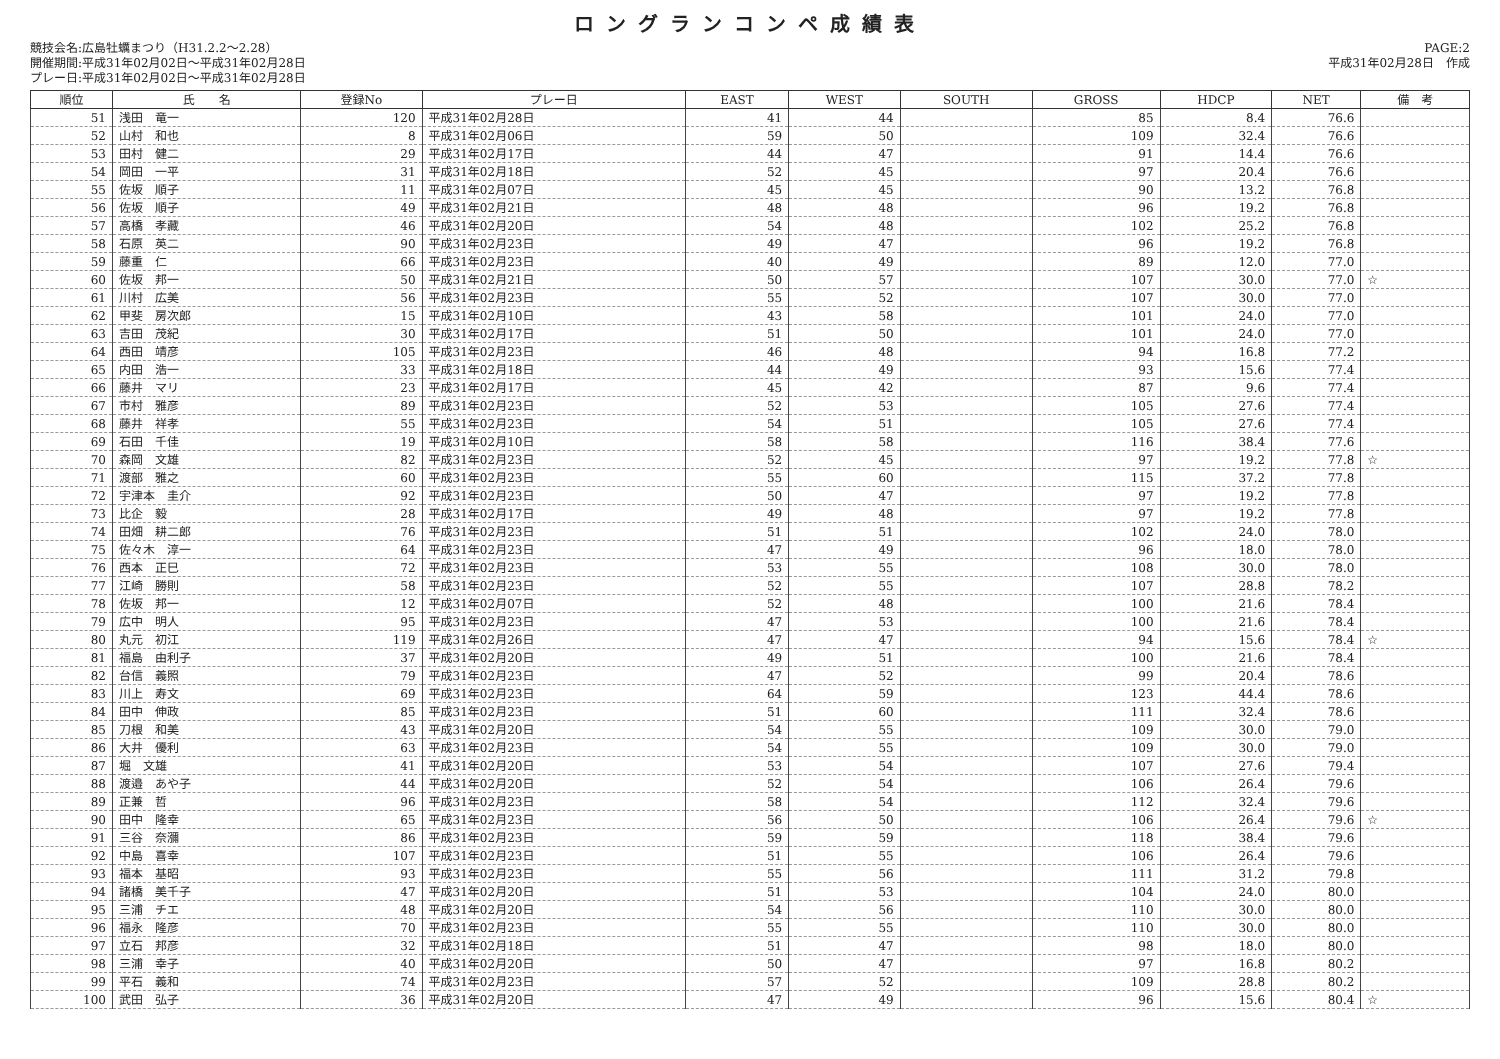ロングランコンペ成績表
競技会名:広島牡蠣まつり（H31.2.2〜2.28）
開催期間:平成31年02月02日〜平成31年02月28日
プレー日:平成31年02月02日〜平成31年02月28日
PAGE:2
平成31年02月28日　作成
| 順位 | 氏 名 | 登録No | プレー日 | EAST | WEST | SOUTH | GROSS | HDCP | NET | 備 考 |
| --- | --- | --- | --- | --- | --- | --- | --- | --- | --- | --- |
| 51 | 浅田 竜一 | 120 | 平成31年02月28日 | 41 | 44 | | 85 | 8.4 | 76.6 | |
| 52 | 山村 和也 | 8 | 平成31年02月06日 | 59 | 50 | | 109 | 32.4 | 76.6 | |
| 53 | 田村 健二 | 29 | 平成31年02月17日 | 44 | 47 | | 91 | 14.4 | 76.6 | |
| 54 | 岡田 一平 | 31 | 平成31年02月18日 | 52 | 45 | | 97 | 20.4 | 76.6 | |
| 55 | 佐坂 順子 | 11 | 平成31年02月07日 | 45 | 45 | | 90 | 13.2 | 76.8 | |
| 56 | 佐坂 順子 | 49 | 平成31年02月21日 | 48 | 48 | | 96 | 19.2 | 76.8 | |
| 57 | 高橋 孝藏 | 46 | 平成31年02月20日 | 54 | 48 | | 102 | 25.2 | 76.8 | |
| 58 | 石原 英二 | 90 | 平成31年02月23日 | 49 | 47 | | 96 | 19.2 | 76.8 | |
| 59 | 藤重 仁 | 66 | 平成31年02月23日 | 40 | 49 | | 89 | 12.0 | 77.0 | |
| 60 | 佐坂 邦一 | 50 | 平成31年02月21日 | 50 | 57 | | 107 | 30.0 | 77.0 | ☆ |
| 61 | 川村 広美 | 56 | 平成31年02月23日 | 55 | 52 | | 107 | 30.0 | 77.0 | |
| 62 | 甲斐 房次郎 | 15 | 平成31年02月10日 | 43 | 58 | | 101 | 24.0 | 77.0 | |
| 63 | 吉田 茂紀 | 30 | 平成31年02月17日 | 51 | 50 | | 101 | 24.0 | 77.0 | |
| 64 | 西田 靖彦 | 105 | 平成31年02月23日 | 46 | 48 | | 94 | 16.8 | 77.2 | |
| 65 | 内田 浩一 | 33 | 平成31年02月18日 | 44 | 49 | | 93 | 15.6 | 77.4 | |
| 66 | 藤井 マリ | 23 | 平成31年02月17日 | 45 | 42 | | 87 | 9.6 | 77.4 | |
| 67 | 市村 雅彦 | 89 | 平成31年02月23日 | 52 | 53 | | 105 | 27.6 | 77.4 | |
| 68 | 藤井 祥孝 | 55 | 平成31年02月23日 | 54 | 51 | | 105 | 27.6 | 77.4 | |
| 69 | 石田 千佳 | 19 | 平成31年02月10日 | 58 | 58 | | 116 | 38.4 | 77.6 | |
| 70 | 森岡 文雄 | 82 | 平成31年02月23日 | 52 | 45 | | 97 | 19.2 | 77.8 | ☆ |
| 71 | 渡部 雅之 | 60 | 平成31年02月23日 | 55 | 60 | | 115 | 37.2 | 77.8 | |
| 72 | 宇津本 圭介 | 92 | 平成31年02月23日 | 50 | 47 | | 97 | 19.2 | 77.8 | |
| 73 | 比企 毅 | 28 | 平成31年02月17日 | 49 | 48 | | 97 | 19.2 | 77.8 | |
| 74 | 田畑 耕二郎 | 76 | 平成31年02月23日 | 51 | 51 | | 102 | 24.0 | 78.0 | |
| 75 | 佐々木 淳一 | 64 | 平成31年02月23日 | 47 | 49 | | 96 | 18.0 | 78.0 | |
| 76 | 西本 正巳 | 72 | 平成31年02月23日 | 53 | 55 | | 108 | 30.0 | 78.0 | |
| 77 | 江崎 勝則 | 58 | 平成31年02月23日 | 52 | 55 | | 107 | 28.8 | 78.2 | |
| 78 | 佐坂 邦一 | 12 | 平成31年02月07日 | 52 | 48 | | 100 | 21.6 | 78.4 | |
| 79 | 広中 明人 | 95 | 平成31年02月23日 | 47 | 53 | | 100 | 21.6 | 78.4 | |
| 80 | 丸元 初江 | 119 | 平成31年02月26日 | 47 | 47 | | 94 | 15.6 | 78.4 | ☆ |
| 81 | 福島 由利子 | 37 | 平成31年02月20日 | 49 | 51 | | 100 | 21.6 | 78.4 | |
| 82 | 台信 義照 | 79 | 平成31年02月23日 | 47 | 52 | | 99 | 20.4 | 78.6 | |
| 83 | 川上 寿文 | 69 | 平成31年02月23日 | 64 | 59 | | 123 | 44.4 | 78.6 | |
| 84 | 田中 伸政 | 85 | 平成31年02月23日 | 51 | 60 | | 111 | 32.4 | 78.6 | |
| 85 | 刀根 和美 | 43 | 平成31年02月20日 | 54 | 55 | | 109 | 30.0 | 79.0 | |
| 86 | 大井 優利 | 63 | 平成31年02月23日 | 54 | 55 | | 109 | 30.0 | 79.0 | |
| 87 | 堀 文雄 | 41 | 平成31年02月20日 | 53 | 54 | | 107 | 27.6 | 79.4 | |
| 88 | 渡邉 あや子 | 44 | 平成31年02月20日 | 52 | 54 | | 106 | 26.4 | 79.6 | |
| 89 | 正兼 哲 | 96 | 平成31年02月23日 | 58 | 54 | | 112 | 32.4 | 79.6 | |
| 90 | 田中 隆幸 | 65 | 平成31年02月23日 | 56 | 50 | | 106 | 26.4 | 79.6 | ☆ |
| 91 | 三谷 奈瀰 | 86 | 平成31年02月23日 | 59 | 59 | | 118 | 38.4 | 79.6 | |
| 92 | 中島 喜幸 | 107 | 平成31年02月23日 | 51 | 55 | | 106 | 26.4 | 79.6 | |
| 93 | 福本 基昭 | 93 | 平成31年02月23日 | 55 | 56 | | 111 | 31.2 | 79.8 | |
| 94 | 諸橋 美千子 | 47 | 平成31年02月20日 | 51 | 53 | | 104 | 24.0 | 80.0 | |
| 95 | 三浦 チエ | 48 | 平成31年02月20日 | 54 | 56 | | 110 | 30.0 | 80.0 | |
| 96 | 福永 隆彦 | 70 | 平成31年02月23日 | 55 | 55 | | 110 | 30.0 | 80.0 | |
| 97 | 立石 邦彦 | 32 | 平成31年02月18日 | 51 | 47 | | 98 | 18.0 | 80.0 | |
| 98 | 三浦 幸子 | 40 | 平成31年02月20日 | 50 | 47 | | 97 | 16.8 | 80.2 | |
| 99 | 平石 義和 | 74 | 平成31年02月23日 | 57 | 52 | | 109 | 28.8 | 80.2 | |
| 100 | 武田 弘子 | 36 | 平成31年02月20日 | 47 | 49 | | 96 | 15.6 | 80.4 | ☆ |